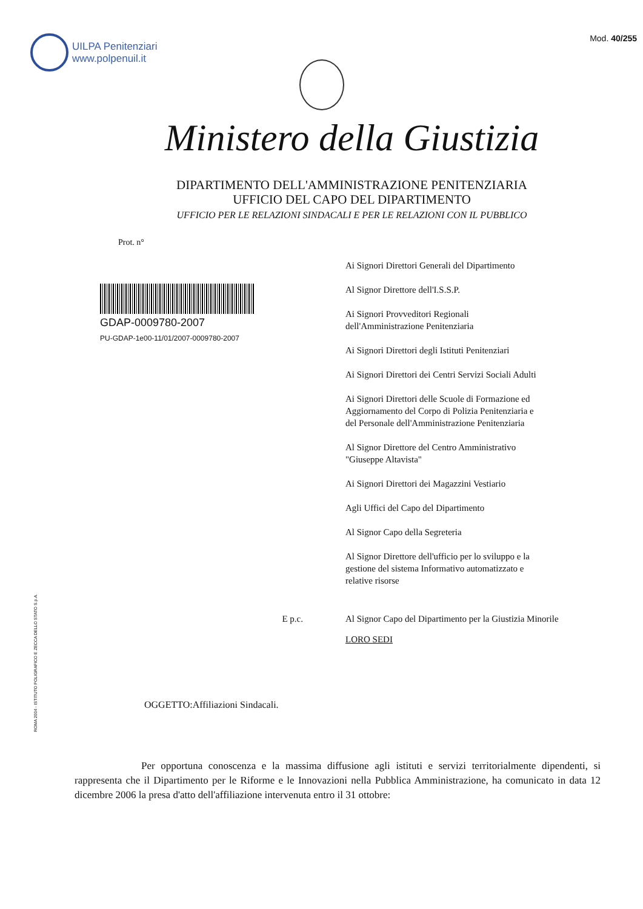UILPA Penitenziari
www.polpenuil.it
Mod. 40/255
Ministero della Giustizia
DIPARTIMENTO DELL'AMMINISTRAZIONE PENITENZIARIA
UFFICIO DEL CAPO DEL DIPARTIMENTO
UFFICIO PER LE RELAZIONI SINDACALI E PER LE RELAZIONI CON IL PUBBLICO
Prot. n°
GDAP-0009780-2007
PU-GDAP-1e00-11/01/2007-0009780-2007
Ai Signori Direttori Generali del Dipartimento
Al Signor Direttore dell'I.S.S.P.
Ai Signori Provveditori Regionali
dell'Amministrazione Penitenziaria
Ai Signori Direttori degli Istituti Penitenziari
Ai Signori Direttori dei Centri Servizi Sociali Adulti
Ai Signori Direttori delle Scuole di Formazione ed
Aggiornamento del Corpo di Polizia Penitenziaria e
del Personale dell'Amministrazione Penitenziaria
Al Signor Direttore del Centro Amministrativo
"Giuseppe Altavista"
Ai Signori Direttori dei Magazzini Vestiario
Agli Uffici del Capo del Dipartimento
Al Signor Capo della Segreteria
Al Signor Direttore dell'ufficio per lo sviluppo e la
gestione del sistema Informativo automatizzato e
relative risorse
E p.c. Al Signor Capo del Dipartimento per la Giustizia Minorile
LORO SEDI
OGGETTO:Affiliazioni Sindacali.
Per opportuna conoscenza e la massima diffusione agli istituti e servizi territorialmente dipendenti, si rappresenta che il Dipartimento per le Riforme e le Innovazioni nella Pubblica Amministrazione, ha comunicato in data 12 dicembre 2006 la presa d'atto dell'affiliazione intervenuta entro il 31 ottobre:
ROMA 2004 - ISTITUTO POLIGRAFICO E ZECCA DELLO STATO S.p.A.